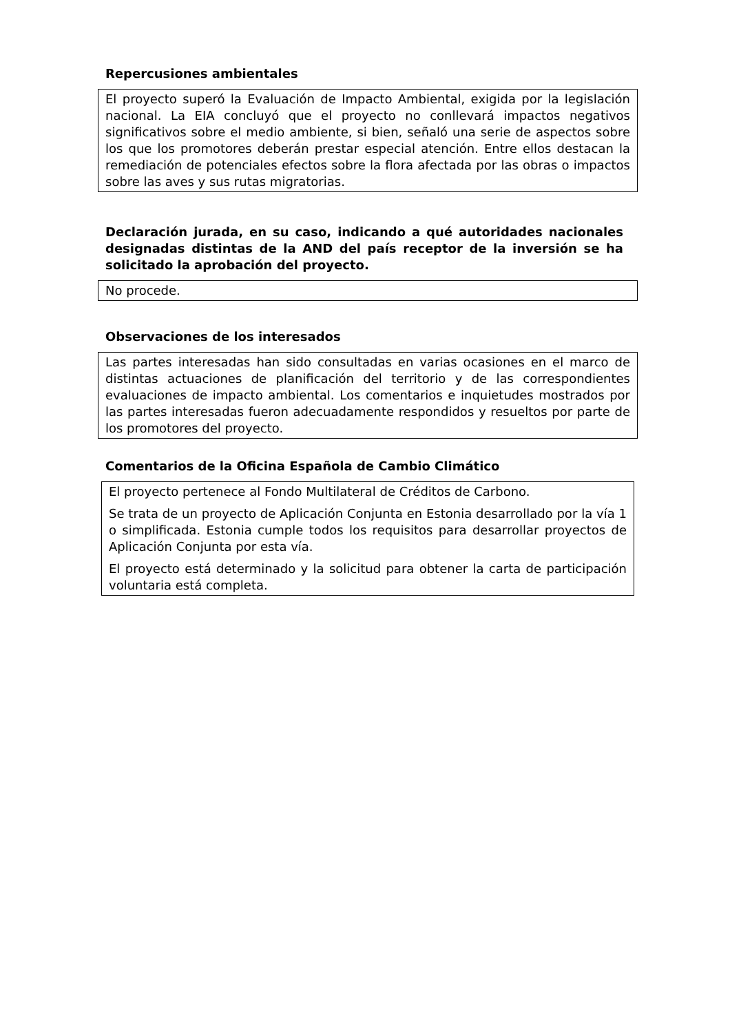Repercusiones ambientales
El proyecto superó la Evaluación de Impacto Ambiental, exigida por la legislación nacional. La EIA concluyó que el proyecto no conllevará impactos negativos significativos sobre el medio ambiente, si bien, señaló una serie de aspectos sobre los que los promotores deberán prestar especial atención. Entre ellos destacan la remediación de potenciales efectos sobre la flora afectada por las obras o impactos sobre las aves y sus rutas migratorias.
Declaración jurada, en su caso, indicando a qué autoridades nacionales designadas distintas de la AND del país receptor de la inversión se ha solicitado la aprobación del proyecto.
No procede.
Observaciones de los interesados
Las partes interesadas han sido consultadas en varias ocasiones en el marco de distintas actuaciones de planificación del territorio y de las correspondientes evaluaciones de impacto ambiental. Los comentarios e inquietudes mostrados por las partes interesadas fueron adecuadamente respondidos y resueltos por parte de los promotores del proyecto.
Comentarios de la Oficina Española de Cambio Climático
El proyecto pertenece al Fondo Multilateral de Créditos de Carbono.
Se trata de un proyecto de Aplicación Conjunta en Estonia desarrollado por la vía 1 o simplificada. Estonia cumple todos los requisitos para desarrollar proyectos de Aplicación Conjunta por esta vía.
El proyecto está determinado y la solicitud para obtener la carta de participación voluntaria está completa.